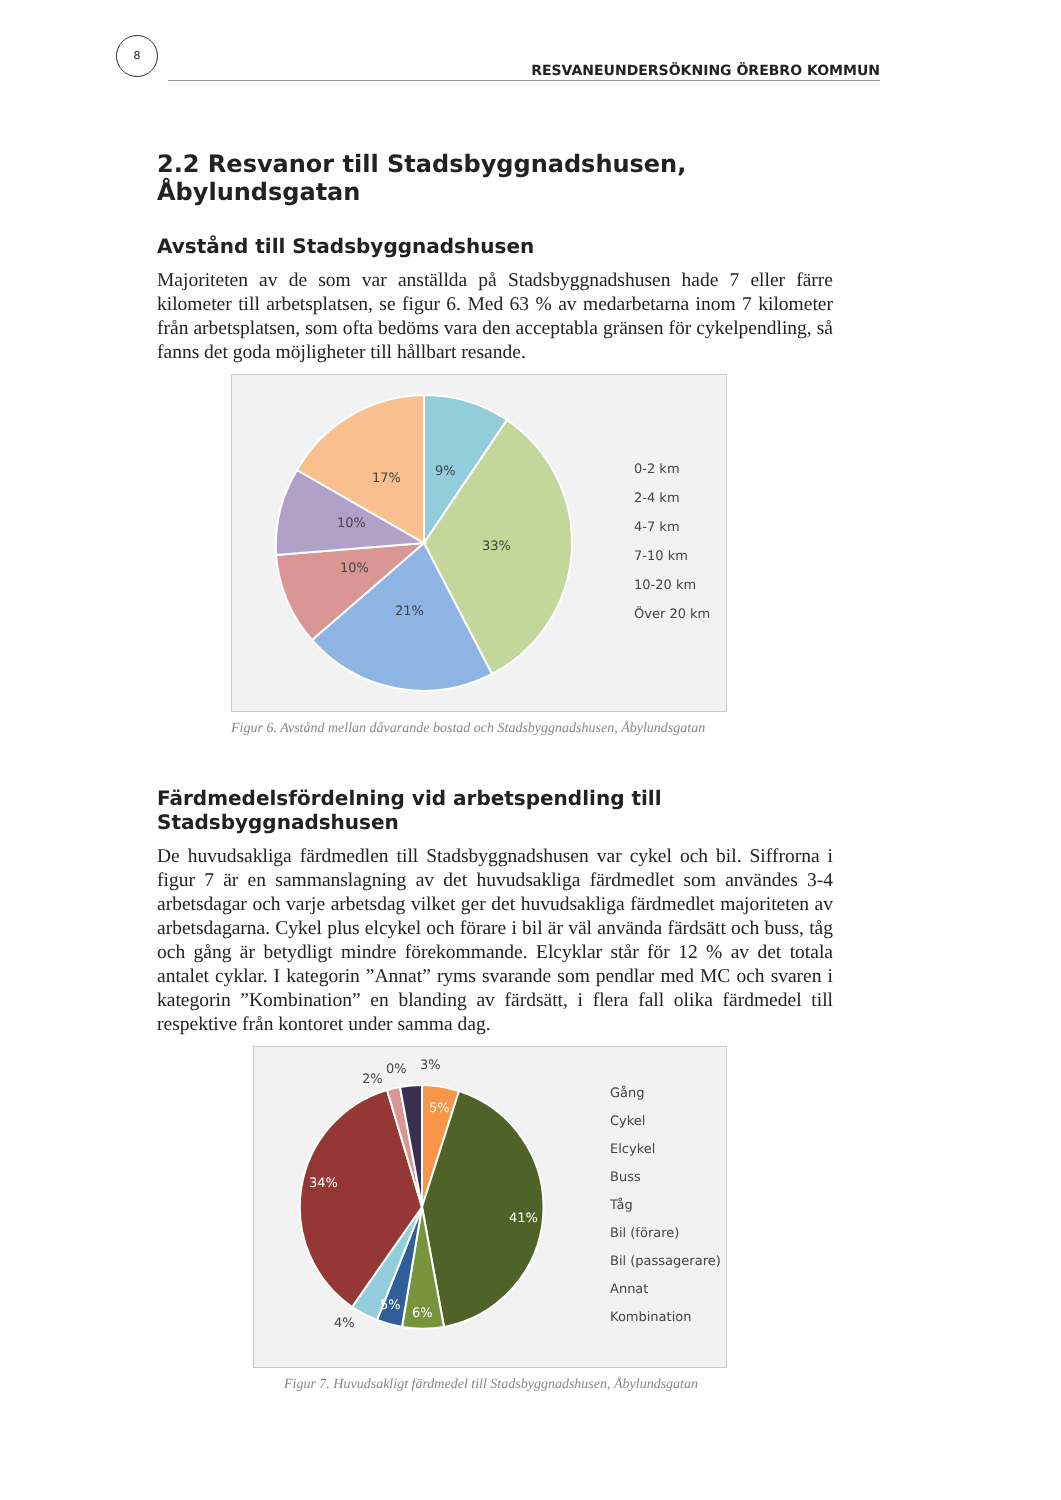8
RESVANEUNDERSÖKNING ÖREBRO KOMMUN
2.2 Resvanor till Stadsbyggnadshusen, Åbylundsgatan
Avstånd till Stadsbyggnadshusen
Majoriteten av de som var anställda på Stadsbyggnadshusen hade 7 eller färre kilometer till arbetsplatsen, se figur 6. Med 63 % av medarbetarna inom 7 kilometer från arbetsplatsen, som ofta bedöms vara den acceptabla gränsen för cykelpendling, så fanns det goda möjligheter till hållbart resande.
9%
33%
21%
10%
10%
17%
0-2 km
2-4 km
4-7 km
7-10 km
10-20 km
Över 20 km
Figur 6. Avstånd mellan dåvarande bostad och Stadsbyggnadshusen, Åbylundsgatan
Färdmedelsfördelning vid arbetspendling till Stadsbyggnadshusen
De huvudsakliga färdmedlen till Stadsbyggnadshusen var cykel och bil. Siffrorna i figur 7 är en sammanslagning av det huvudsakliga färdmedlet som användes 3-4 arbetsdagar och varje arbetsdag vilket ger det huvudsakliga färdmedlet majoriteten av arbetsdagarna. Cykel plus elcykel och förare i bil är väl använda färdsätt och buss, tåg och gång är betydligt mindre förekommande. Elcyklar står för 12 % av det totala antalet cyklar. I kategorin ”Annat” ryms svarande som pendlar med MC och svaren i kategorin ”Kombination” en blanding av färdsätt, i flera fall olika färdmedel till respektive från kontoret under samma dag.
5%
41%
6%
5%
4%
34%
2%
0%
3%
Gång
Cykel
Elcykel
Buss
Tåg
Bil (förare)
Bil (passagerare)
Annat
Kombination
Figur 7. Huvudsakligt färdmedel till Stadsbyggnadshusen, Åbylundsgatan